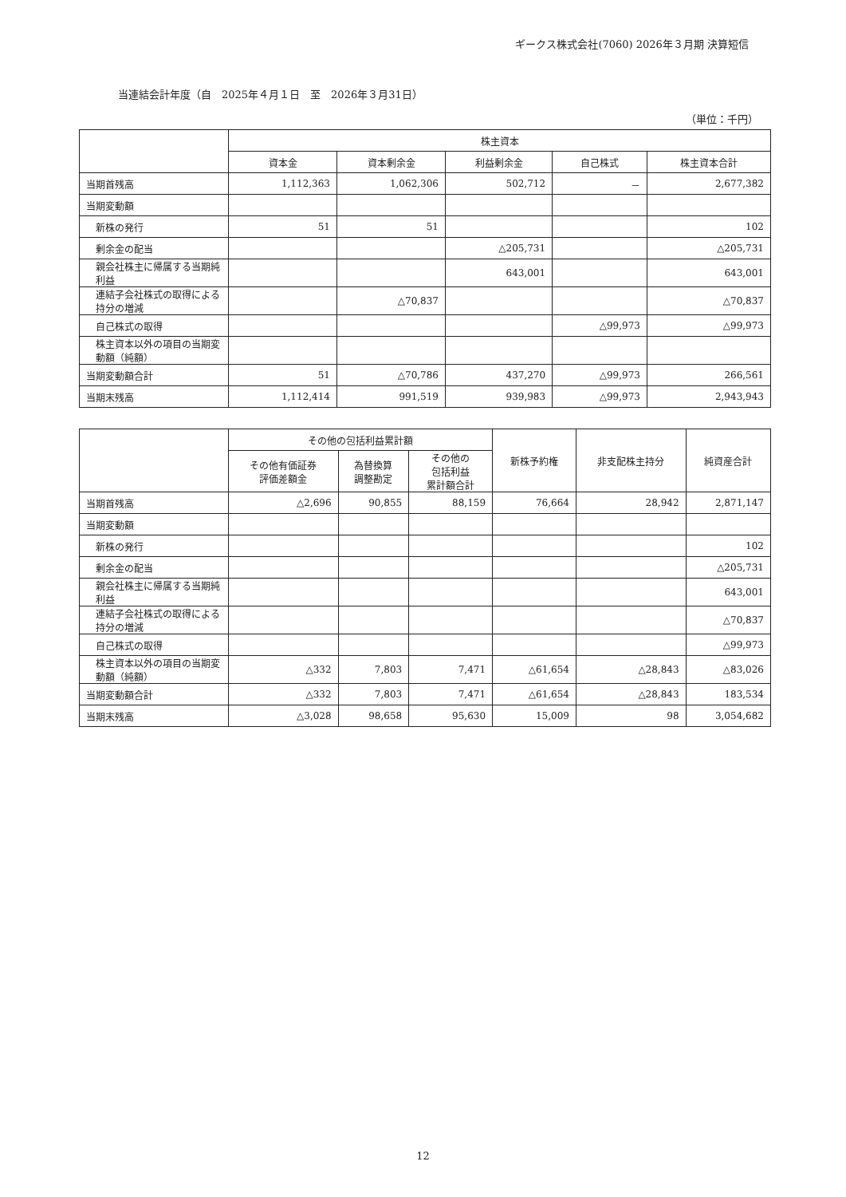ギークス株式会社(7060) 2026年３月期 決算短信
当連結会計年度（自　2025年４月１日　至　2026年３月31日）
（単位：千円）
| | 株主資本 | | | | |
| --- | --- | --- | --- | --- | --- |
| | 資本金 | 資本剰余金 | 利益剰余金 | 自己株式 | 株主資本合計 |
| 当期首残高 | 1,112,363 | 1,062,306 | 502,712 | － | 2,677,382 |
| 当期変動額 | | | | | |
| 新株の発行 | 51 | 51 | | | 102 |
| 剰余金の配当 | | | △205,731 | | △205,731 |
| 親会社株主に帰属する当期純利益 | | | 643,001 | | 643,001 |
| 連結子会社株式の取得による持分の増減 | | △70,837 | | | △70,837 |
| 自己株式の取得 | | | | △99,973 | △99,973 |
| 株主資本以外の項目の当期変動額（純額） | | | | | |
| 当期変動額合計 | 51 | △70,786 | 437,270 | △99,973 | 266,561 |
| 当期末残高 | 1,112,414 | 991,519 | 939,983 | △99,973 | 2,943,943 |
| | その他の包括利益累計額 | | | 新株予約権 | 非支配株主持分 | 純資産合計 |
| --- | --- | --- | --- | --- | --- | --- |
| | その他有価証券 評価差額金 | 為替換算 調整勘定 | その他の 包括利益 累計額合計 | | | |
| 当期首残高 | △2,696 | 90,855 | 88,159 | 76,664 | 28,942 | 2,871,147 |
| 当期変動額 | | | | | | |
| 新株の発行 | | | | | | 102 |
| 剰余金の配当 | | | | | | △205,731 |
| 親会社株主に帰属する当期純利益 | | | | | | 643,001 |
| 連結子会社株式の取得による持分の増減 | | | | | | △70,837 |
| 自己株式の取得 | | | | | | △99,973 |
| 株主資本以外の項目の当期変動額（純額） | △332 | 7,803 | 7,471 | △61,654 | △28,843 | △83,026 |
| 当期変動額合計 | △332 | 7,803 | 7,471 | △61,654 | △28,843 | 183,534 |
| 当期末残高 | △3,028 | 98,658 | 95,630 | 15,009 | 98 | 3,054,682 |
12